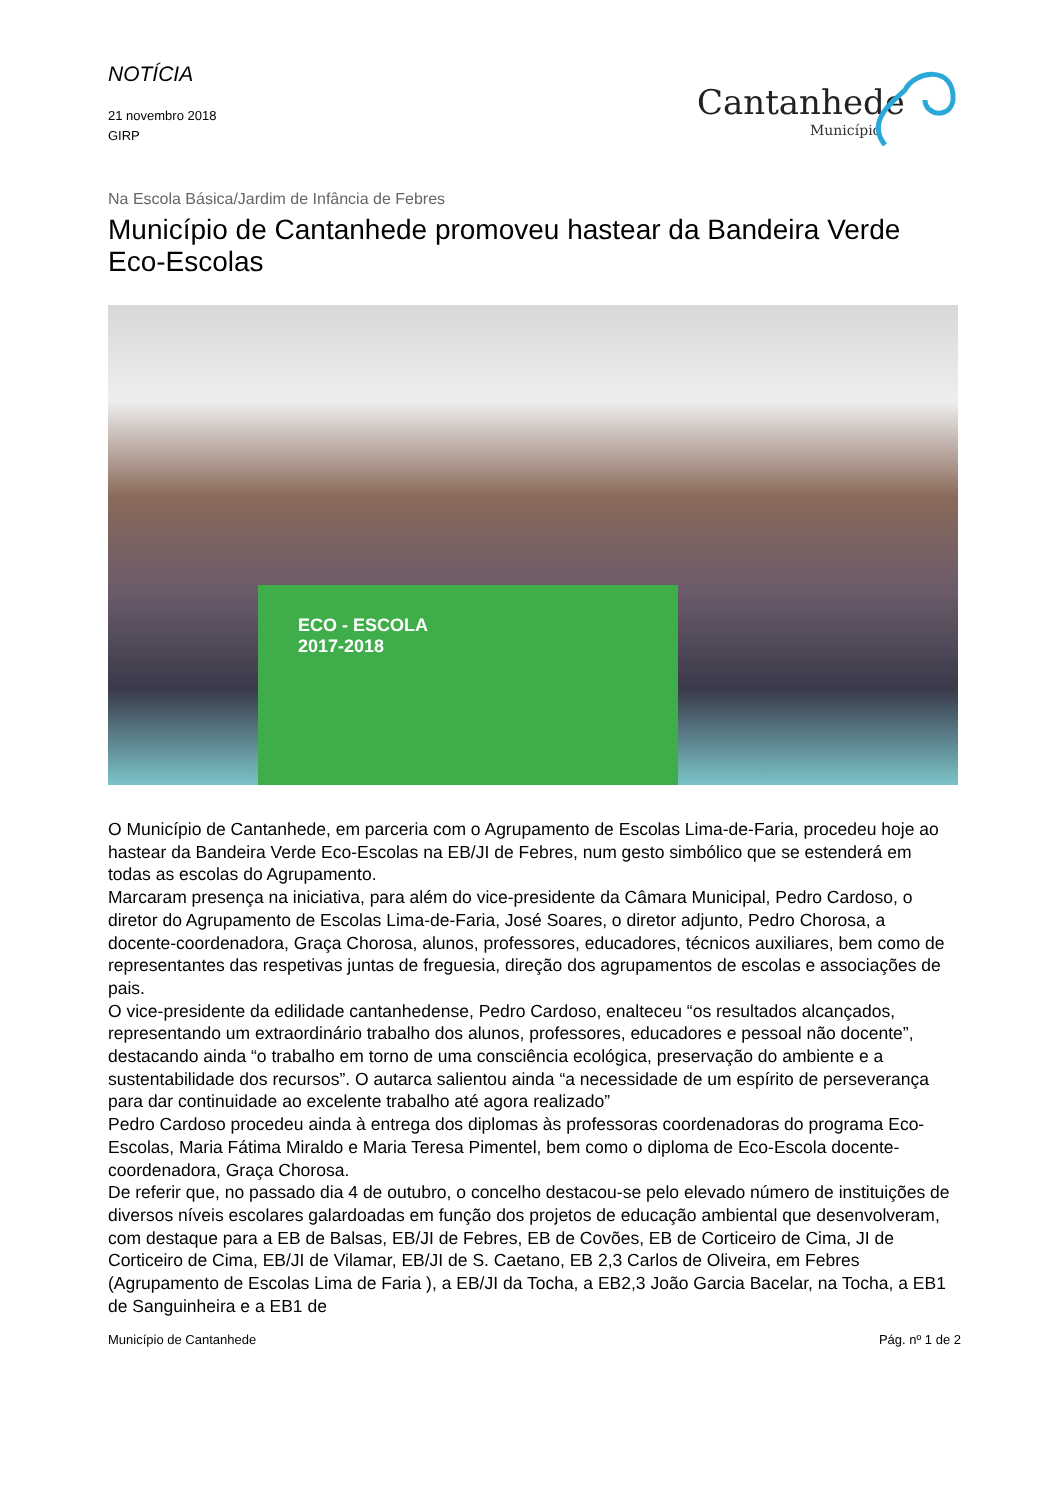NOTÍCIA
21 novembro 2018
GIRP
Cantanhede
Município
Na Escola Básica/Jardim de Infância de Febres
Município de Cantanhede promoveu hastear da Bandeira Verde Eco-Escolas
ECO - ESCOLA
2017-2018
O Município de Cantanhede, em parceria com o Agrupamento de Escolas Lima-de-Faria, procedeu hoje ao hastear da Bandeira Verde Eco-Escolas na EB/JI de Febres, num gesto simbólico que se estenderá em todas as escolas do Agrupamento.
Marcaram presença na iniciativa, para além do vice-presidente da Câmara Municipal, Pedro Cardoso, o diretor do Agrupamento de Escolas Lima-de-Faria, José Soares, o diretor adjunto, Pedro Chorosa, a docente-coordenadora, Graça Chorosa, alunos, professores, educadores, técnicos auxiliares, bem como de representantes das respetivas juntas de freguesia, direção dos agrupamentos de escolas e associações de pais.
O vice-presidente da edilidade cantanhedense, Pedro Cardoso, enalteceu “os resultados alcançados, representando um extraordinário trabalho dos alunos, professores, educadores e pessoal não docente”, destacando ainda “o trabalho em torno de uma consciência ecológica, preservação do ambiente e a sustentabilidade dos recursos”. O autarca salientou ainda “a necessidade de um espírito de perseverança para dar continuidade ao excelente trabalho até agora realizado”
Pedro Cardoso procedeu ainda à entrega dos diplomas às professoras coordenadoras do programa Eco-Escolas, Maria Fátima Miraldo e Maria Teresa Pimentel, bem como o diploma de Eco-Escola docente-coordenadora, Graça Chorosa.
De referir que, no passado dia 4 de outubro, o concelho destacou-se pelo elevado número de instituições de diversos níveis escolares galardoadas em função dos projetos de educação ambiental que desenvolveram, com destaque para a EB de Balsas, EB/JI de Febres, EB de Covões, EB de Corticeiro de Cima, JI de Corticeiro de Cima, EB/JI de Vilamar, EB/JI de S. Caetano, EB 2,3 Carlos de Oliveira, em Febres (Agrupamento de Escolas Lima de Faria ), a EB/JI da Tocha, a EB2,3 João Garcia Bacelar, na Tocha, a EB1 de Sanguinheira e a EB1 de
Município de Cantanhede Pág. nº 1 de 2